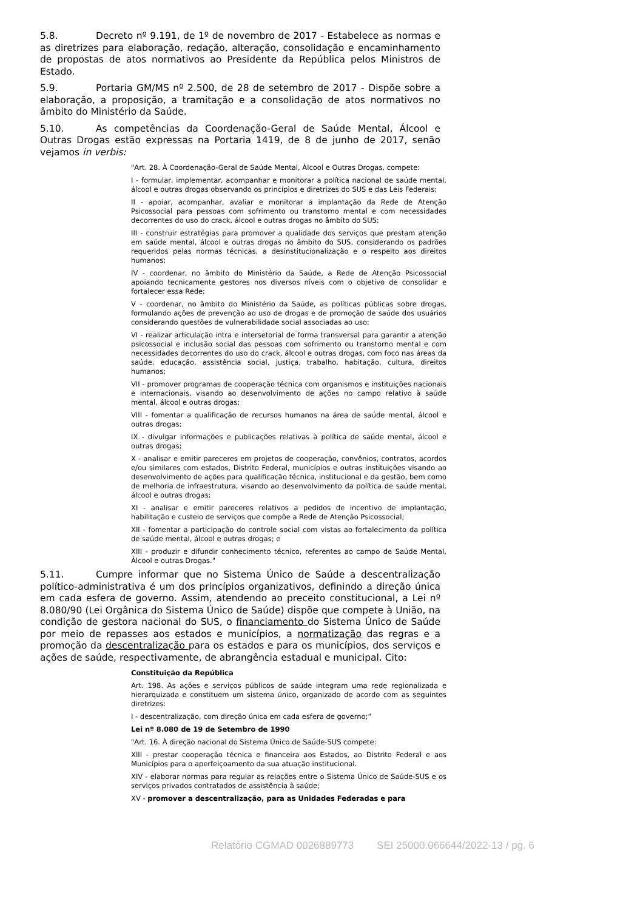5.8. Decreto nº 9.191, de 1º de novembro de 2017 - Estabelece as normas e as diretrizes para elaboração, redação, alteração, consolidação e encaminhamento de propostas de atos normativos ao Presidente da República pelos Ministros de Estado.
5.9. Portaria GM/MS nº 2.500, de 28 de setembro de 2017 - Dispõe sobre a elaboração, a proposição, a tramitação e a consolidação de atos normativos no âmbito do Ministério da Saúde.
5.10. As competências da Coordenação-Geral de Saúde Mental, Álcool e Outras Drogas estão expressas na Portaria 1419, de 8 de junho de 2017, senão vejamos in verbis:
"Art. 28. À Coordenação-Geral de Saúde Mental, Álcool e Outras Drogas, compete:
I - formular, implementar, acompanhar e monitorar a política nacional de saúde mental, álcool e outras drogas observando os princípios e diretrizes do SUS e das Leis Federais;
II - apoiar, acompanhar, avaliar e monitorar a implantação da Rede de Atenção Psicossocial para pessoas com sofrimento ou transtorno mental e com necessidades decorrentes do uso do crack, álcool e outras drogas no âmbito do SUS;
III - construir estratégias para promover a qualidade dos serviços que prestam atenção em saúde mental, álcool e outras drogas no âmbito do SUS, considerando os padrões requeridos pelas normas técnicas, a desinstitucionalização e o respeito aos direitos humanos;
IV - coordenar, no âmbito do Ministério da Saúde, a Rede de Atenção Psicossocial apoiando tecnicamente gestores nos diversos níveis com o objetivo de consolidar e fortalecer essa Rede;
V - coordenar, no âmbito do Ministério da Saúde, as políticas públicas sobre drogas, formulando ações de prevenção ao uso de drogas e de promoção de saúde dos usuários considerando questões de vulnerabilidade social associadas ao uso;
VI - realizar articulação intra e intersetorial de forma transversal para garantir a atenção psicossocial e inclusão social das pessoas com sofrimento ou transtorno mental e com necessidades decorrentes do uso do crack, álcool e outras drogas, com foco nas áreas da saúde, educação, assistência social, justiça, trabalho, habitação, cultura, direitos humanos;
VII - promover programas de cooperação técnica com organismos e instituições nacionais e internacionais, visando ao desenvolvimento de ações no campo relativo à saúde mental, álcool e outras drogas;
VIII - fomentar a qualificação de recursos humanos na área de saúde mental, álcool e outras drogas;
IX - divulgar informações e publicações relativas à política de saúde mental, álcool e outras drogas;
X - analisar e emitir pareceres em projetos de cooperação, convênios, contratos, acordos e/ou similares com estados, Distrito Federal, municípios e outras instituições visando ao desenvolvimento de ações para qualificação técnica, institucional e da gestão, bem como de melhoria de infraestrutura, visando ao desenvolvimento da política de saúde mental, álcool e outras drogas;
XI - analisar e emitir pareceres relativos a pedidos de incentivo de implantação, habilitação e custeio de serviços que compõe a Rede de Atenção Psicossocial;
XII - fomentar a participação do controle social com vistas ao fortalecimento da política de saúde mental, álcool e outras drogas; e
XIII - produzir e difundir conhecimento técnico, referentes ao campo de Saúde Mental, Álcool e outras Drogas."
5.11. Cumpre informar que no Sistema Único de Saúde a descentralização político-administrativa é um dos princípios organizativos, definindo a direção única em cada esfera de governo. Assim, atendendo ao preceito constitucional, a Lei nº 8.080/90 (Lei Orgânica do Sistema Único de Saúde) dispõe que compete à União, na condição de gestora nacional do SUS, o financiamento do Sistema Único de Saúde por meio de repasses aos estados e municípios, a normatização das regras e a promoção da descentralização para os estados e para os municípios, dos serviços e ações de saúde, respectivamente, de abrangência estadual e municipal. Cito:
Constituição da República
Art. 198. As ações e serviços públicos de saúde integram uma rede regionalizada e hierarquizada e constituem um sistema único, organizado de acordo com as seguintes diretrizes:
I - descentralização, com direção única em cada esfera de governo;”
Lei nº 8.080 de 19 de Setembro de 1990
"Art. 16. À direção nacional do Sistema Único de Saúde-SUS compete:
XIII - prestar cooperação técnica e financeira aos Estados, ao Distrito Federal e aos Municípios para o aperfeiçoamento da sua atuação institucional.
XIV - elaborar normas para regular as relações entre o Sistema Único de Saúde-SUS e os serviços privados contratados de assistência à saúde;
XV - promover a descentralização, para as Unidades Federadas e para
Relatório CGMAD 0026889773 SEI 25000.066644/2022-13 / pg. 6